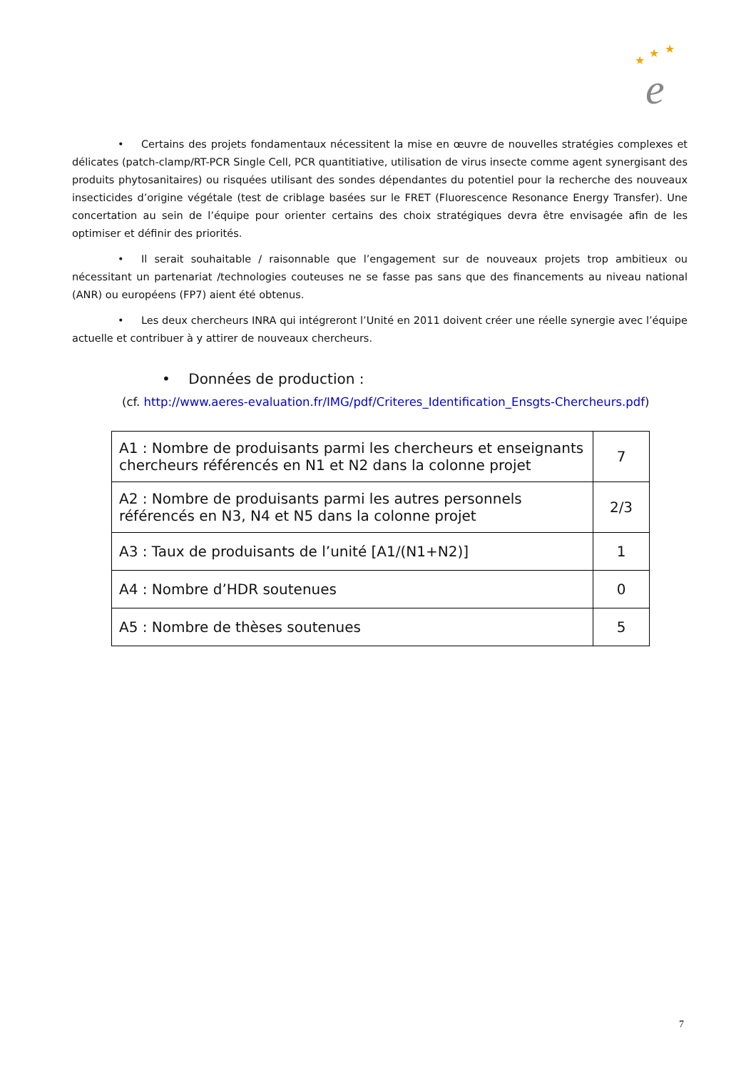★
★
★
e
• Certains des projets fondamentaux nécessitent la mise en œuvre de nouvelles stratégies complexes et délicates (patch-clamp/RT-PCR Single Cell, PCR quantitiative, utilisation de virus insecte comme agent synergisant des produits phytosanitaires) ou risquées utilisant des sondes dépendantes du potentiel pour la recherche des nouveaux insecticides d’origine végétale (test de criblage basées sur le FRET (Fluorescence Resonance Energy Transfer). Une concertation au sein de l’équipe pour orienter certains des choix stratégiques devra être envisagée afin de les optimiser et définir des priorités.
• Il serait souhaitable / raisonnable que l’engagement sur de nouveaux projets trop ambitieux ou nécessitant un partenariat /technologies couteuses ne se fasse pas sans que des financements au niveau national (ANR) ou européens (FP7) aient été obtenus.
• Les deux chercheurs INRA qui intégreront l’Unité en 2011 doivent créer une réelle synergie avec l’équipe actuelle et contribuer à y attirer de nouveaux chercheurs.
• Données de production :
(cf. http://www.aeres-evaluation.fr/IMG/pdf/Criteres_Identification_Ensgts-Chercheurs.pdf)
| A1 : Nombre de produisants parmi les chercheurs et enseignants chercheurs référencés en N1 et N2 dans la colonne projet | 7 |
| A2 : Nombre de produisants parmi les autres personnels référencés en N3, N4 et N5 dans la colonne projet | 2/3 |
| A3 : Taux de produisants de l’unité [A1/(N1+N2)] | 1 |
| A4 : Nombre d’HDR soutenues | 0 |
| A5 : Nombre de thèses soutenues | 5 |
7